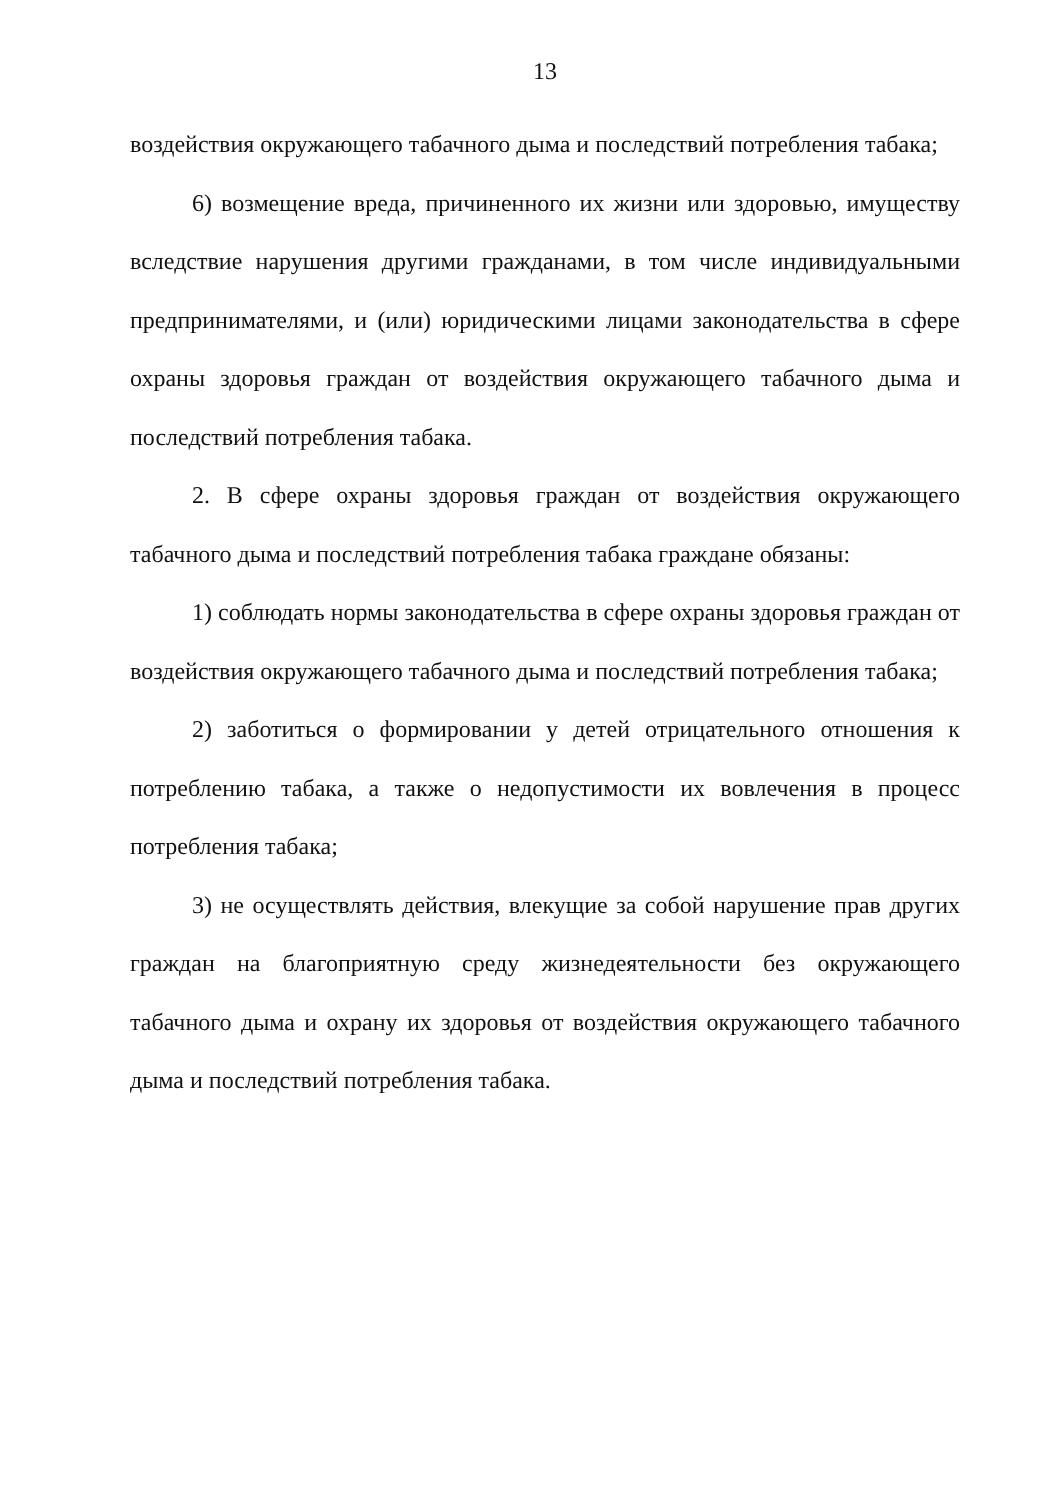13
воздействия окружающего табачного дыма и последствий потребления табака;
6) возмещение вреда, причиненного их жизни или здоровью, имуществу вследствие нарушения другими гражданами, в том числе индивидуальными предпринимателями, и (или) юридическими лицами законодательства в сфере охраны здоровья граждан от воздействия окружающего табачного дыма и последствий потребления табака.
2. В сфере охраны здоровья граждан от воздействия окружающего табачного дыма и последствий потребления табака граждане обязаны:
1) соблюдать нормы законодательства в сфере охраны здоровья граждан от воздействия окружающего табачного дыма и последствий потребления табака;
2) заботиться о формировании у детей отрицательного отношения к потреблению табака, а также о недопустимости их вовлечения в процесс потребления табака;
3) не осуществлять действия, влекущие за собой нарушение прав других граждан на благоприятную среду жизнедеятельности без окружающего табачного дыма и охрану их здоровья от воздействия окружающего табачного дыма и последствий потребления табака.